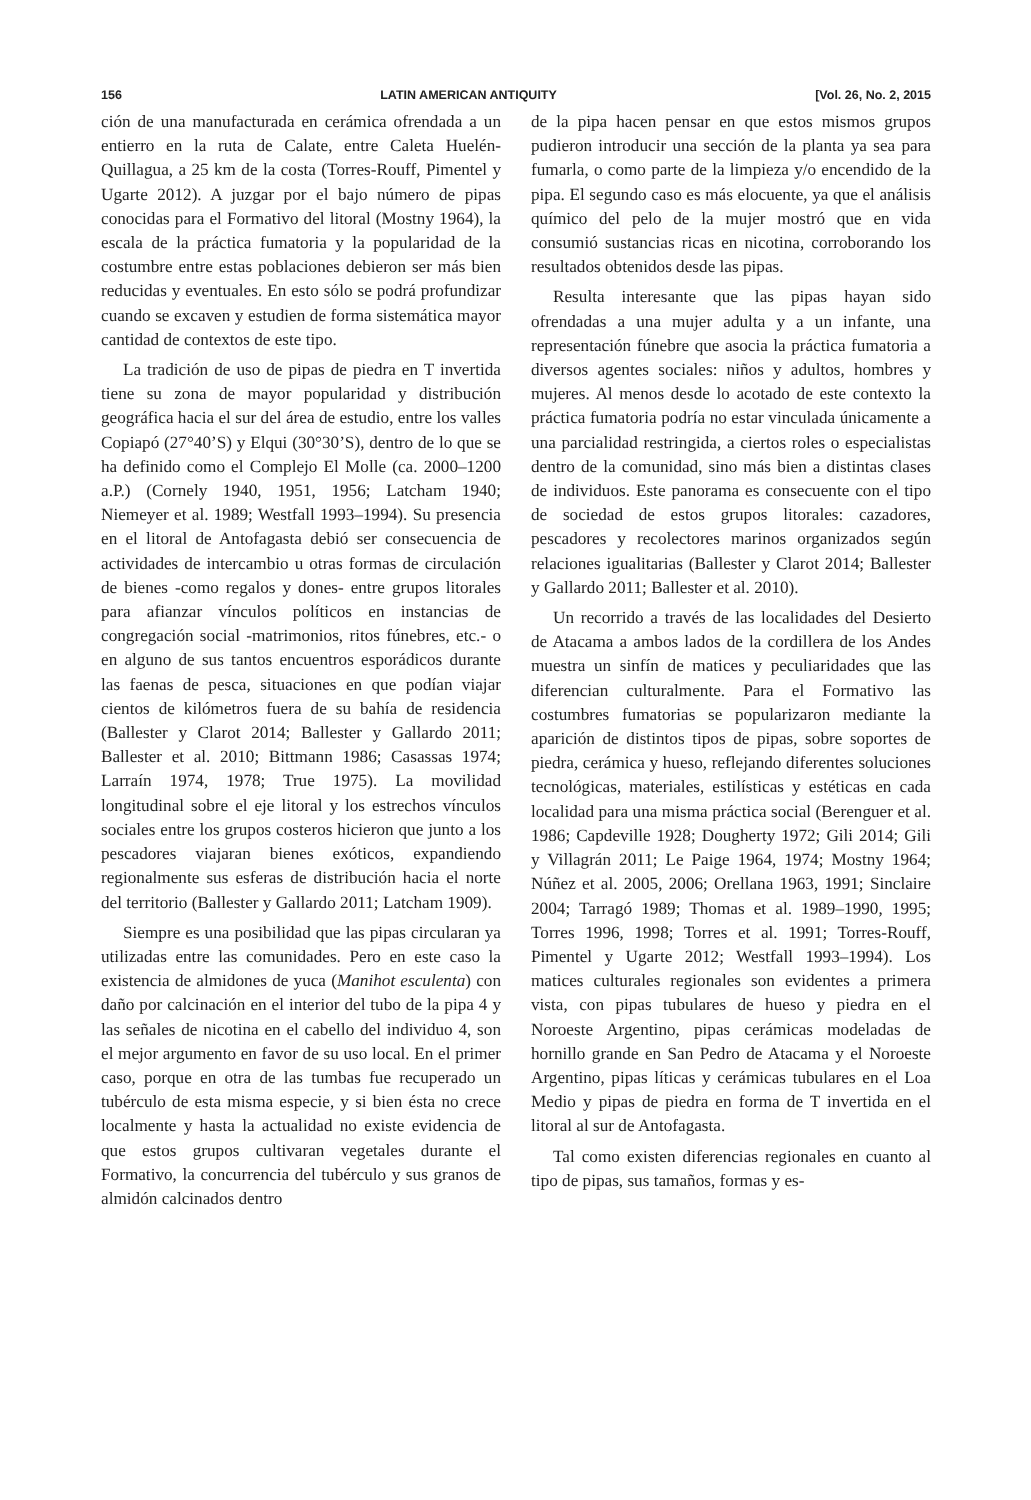156 LATIN AMERICAN ANTIQUITY [Vol. 26, No. 2, 2015
ción de una manufacturada en cerámica ofrendada a un entierro en la ruta de Calate, entre Caleta Huelén-Quillagua, a 25 km de la costa (Torres-Rouff, Pimentel y Ugarte 2012). A juzgar por el bajo número de pipas conocidas para el Formativo del litoral (Mostny 1964), la escala de la práctica fumatoria y la popularidad de la costumbre entre estas poblaciones debieron ser más bien reducidas y eventuales. En esto sólo se podrá profundizar cuando se excaven y estudien de forma sistemática mayor cantidad de contextos de este tipo.
La tradición de uso de pipas de piedra en T invertida tiene su zona de mayor popularidad y distribución geográfica hacia el sur del área de estudio, entre los valles Copiapó (27°40’S) y Elqui (30°30’S), dentro de lo que se ha definido como el Complejo El Molle (ca. 2000–1200 a.P.) (Cornely 1940, 1951, 1956; Latcham 1940; Niemeyer et al. 1989; Westfall 1993–1994). Su presencia en el litoral de Antofagasta debió ser consecuencia de actividades de intercambio u otras formas de circulación de bienes -como regalos y dones- entre grupos litorales para afianzar vínculos políticos en instancias de congregación social -matrimonios, ritos fúnebres, etc.- o en alguno de sus tantos encuentros esporádicos durante las faenas de pesca, situaciones en que podían viajar cientos de kilómetros fuera de su bahía de residencia (Ballester y Clarot 2014; Ballester y Gallardo 2011; Ballester et al. 2010; Bittmann 1986; Casassas 1974; Larraín 1974, 1978; True 1975). La movilidad longitudinal sobre el eje litoral y los estrechos vínculos sociales entre los grupos costeros hicieron que junto a los pescadores viajaran bienes exóticos, expandiendo regionalmente sus esferas de distribución hacia el norte del territorio (Ballester y Gallardo 2011; Latcham 1909).
Siempre es una posibilidad que las pipas circularan ya utilizadas entre las comunidades. Pero en este caso la existencia de almidones de yuca (Manihot esculenta) con daño por calcinación en el interior del tubo de la pipa 4 y las señales de nicotina en el cabello del individuo 4, son el mejor argumento en favor de su uso local. En el primer caso, porque en otra de las tumbas fue recuperado un tubérculo de esta misma especie, y si bien ésta no crece localmente y hasta la actualidad no existe evidencia de que estos grupos cultivaran vegetales durante el Formativo, la concurrencia del tubérculo y sus granos de almidón calcinados dentro
de la pipa hacen pensar en que estos mismos grupos pudieron introducir una sección de la planta ya sea para fumarla, o como parte de la limpieza y/o encendido de la pipa. El segundo caso es más elocuente, ya que el análisis químico del pelo de la mujer mostró que en vida consumió sustancias ricas en nicotina, corroborando los resultados obtenidos desde las pipas.
Resulta interesante que las pipas hayan sido ofrendadas a una mujer adulta y a un infante, una representación fúnebre que asocia la práctica fumatoria a diversos agentes sociales: niños y adultos, hombres y mujeres. Al menos desde lo acotado de este contexto la práctica fumatoria podría no estar vinculada únicamente a una parcialidad restringida, a ciertos roles o especialistas dentro de la comunidad, sino más bien a distintas clases de individuos. Este panorama es consecuente con el tipo de sociedad de estos grupos litorales: cazadores, pescadores y recolectores marinos organizados según relaciones igualitarias (Ballester y Clarot 2014; Ballester y Gallardo 2011; Ballester et al. 2010).
Un recorrido a través de las localidades del Desierto de Atacama a ambos lados de la cordillera de los Andes muestra un sinfín de matices y peculiaridades que las diferencian culturalmente. Para el Formativo las costumbres fumatorias se popularizaron mediante la aparición de distintos tipos de pipas, sobre soportes de piedra, cerámica y hueso, reflejando diferentes soluciones tecnológicas, materiales, estilísticas y estéticas en cada localidad para una misma práctica social (Berenguer et al. 1986; Capdeville 1928; Dougherty 1972; Gili 2014; Gili y Villagrán 2011; Le Paige 1964, 1974; Mostny 1964; Núñez et al. 2005, 2006; Orellana 1963, 1991; Sinclaire 2004; Tarragó 1989; Thomas et al. 1989–1990, 1995; Torres 1996, 1998; Torres et al. 1991; Torres-Rouff, Pimentel y Ugarte 2012; Westfall 1993–1994). Los matices culturales regionales son evidentes a primera vista, con pipas tubulares de hueso y piedra en el Noroeste Argentino, pipas cerámicas modeladas de hornillo grande en San Pedro de Atacama y el Noroeste Argentino, pipas líticas y cerámicas tubulares en el Loa Medio y pipas de piedra en forma de T invertida en el litoral al sur de Antofagasta.
Tal como existen diferencias regionales en cuanto al tipo de pipas, sus tamaños, formas y es-